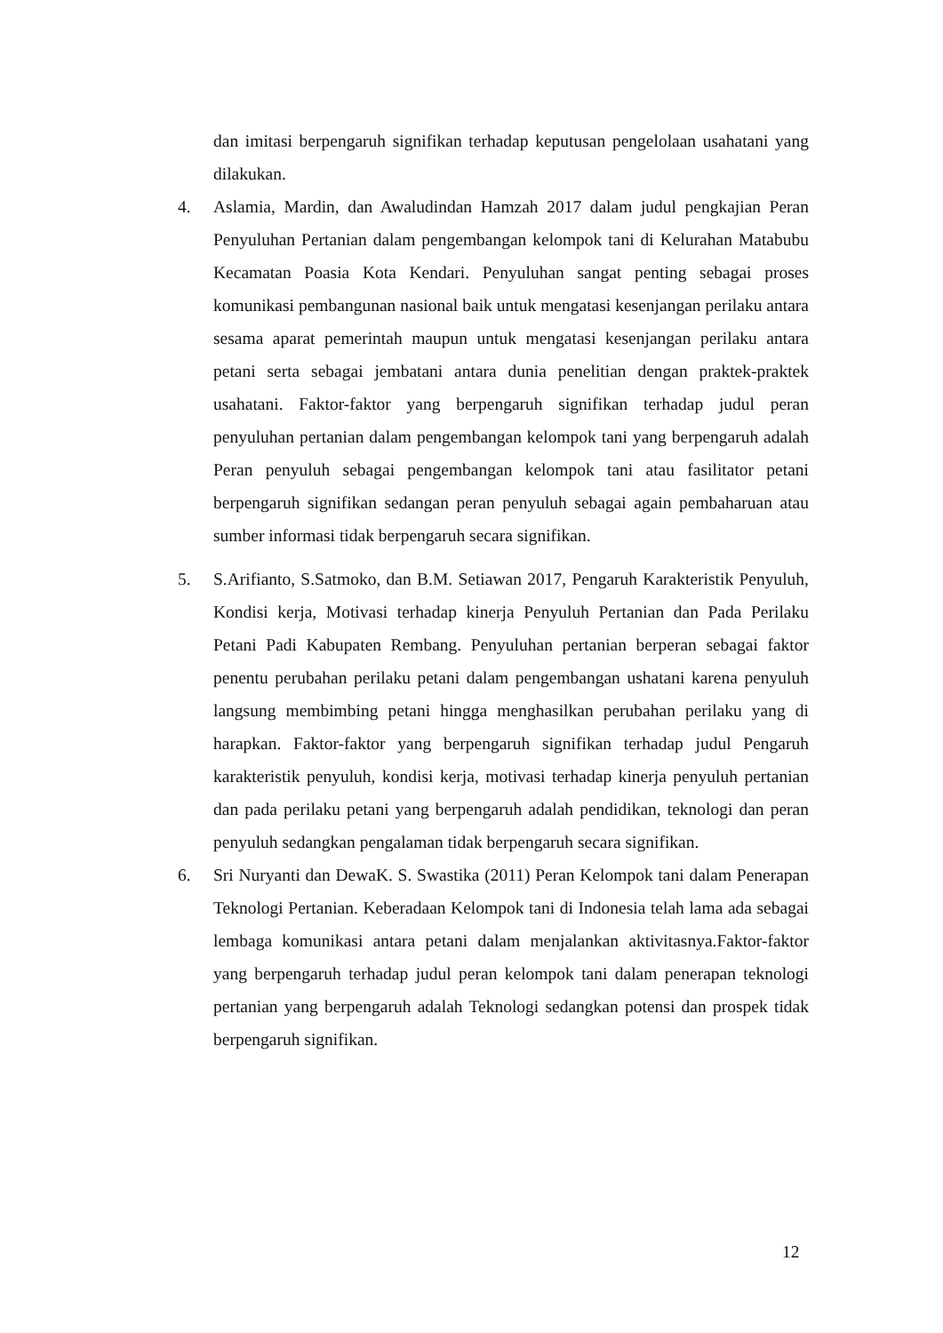dan imitasi berpengaruh signifikan terhadap keputusan pengelolaan usahatani yang dilakukan.
4. Aslamia, Mardin, dan Awaludindan Hamzah 2017 dalam judul pengkajian Peran Penyuluhan Pertanian dalam pengembangan kelompok tani di Kelurahan Matabubu Kecamatan Poasia Kota Kendari. Penyuluhan sangat penting sebagai proses komunikasi pembangunan nasional baik untuk mengatasi kesenjangan perilaku antara sesama aparat pemerintah maupun untuk mengatasi kesenjangan perilaku antara petani serta sebagai jembatani antara dunia penelitian dengan praktek-praktek usahatani. Faktor-faktor yang berpengaruh signifikan terhadap judul peran penyuluhan pertanian dalam pengembangan kelompok tani yang berpengaruh adalah Peran penyuluh sebagai pengembangan kelompok tani atau fasilitator petani berpengaruh signifikan sedangan peran penyuluh sebagai again pembaharuan atau sumber informasi tidak berpengaruh secara signifikan.
5. S.Arifianto, S.Satmoko, dan B.M. Setiawan 2017, Pengaruh Karakteristik Penyuluh, Kondisi kerja, Motivasi terhadap kinerja Penyuluh Pertanian dan Pada Perilaku Petani Padi Kabupaten Rembang. Penyuluhan pertanian berperan sebagai faktor penentu perubahan perilaku petani dalam pengembangan ushatani karena penyuluh langsung membimbing petani hingga menghasilkan perubahan perilaku yang di harapkan. Faktor-faktor yang berpengaruh signifikan terhadap judul Pengaruh karakteristik penyuluh, kondisi kerja, motivasi terhadap kinerja penyuluh pertanian dan pada perilaku petani yang berpengaruh adalah pendidikan, teknologi dan peran penyuluh sedangkan pengalaman tidak berpengaruh secara signifikan.
6. Sri Nuryanti dan DewaK. S. Swastika (2011) Peran Kelompok tani dalam Penerapan Teknologi Pertanian. Keberadaan Kelompok tani di Indonesia telah lama ada sebagai lembaga komunikasi antara petani dalam menjalankan aktivitasnya.Faktor-faktor yang berpengaruh terhadap judul peran kelompok tani dalam penerapan teknologi pertanian yang berpengaruh adalah Teknologi sedangkan potensi dan prospek tidak berpengaruh signifikan.
12